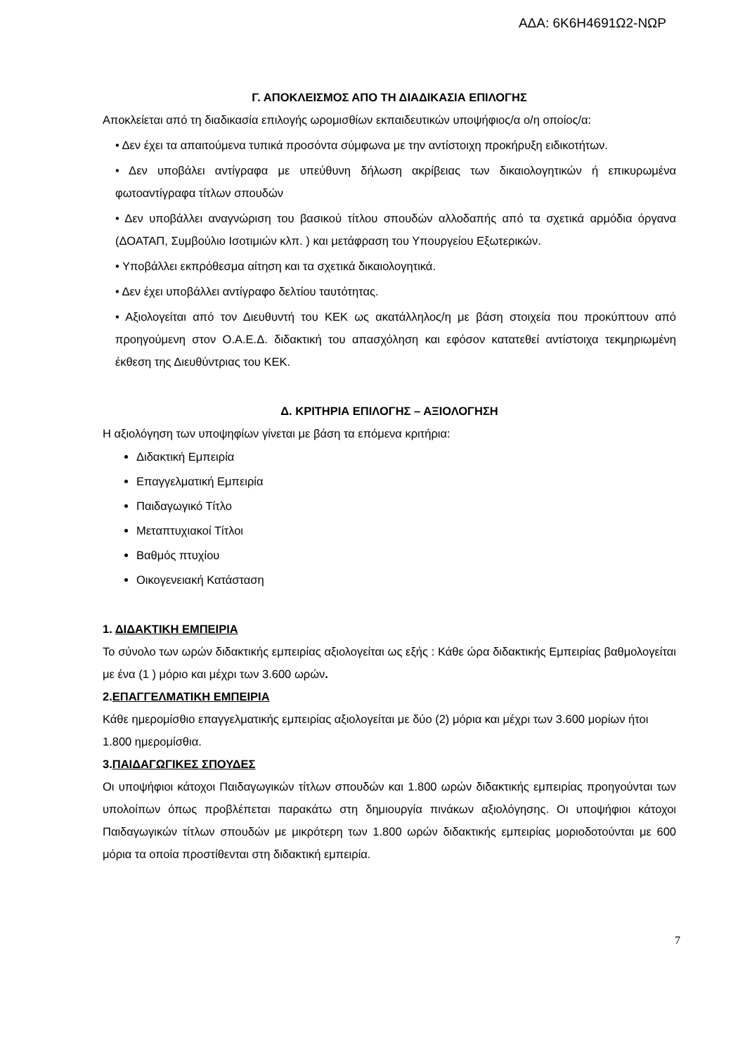ΑΔΑ: 6Κ6Η4691Ω2-ΝΩΡ
Γ. ΑΠΟΚΛΕΙΣΜΟΣ ΑΠΟ ΤΗ ΔΙΑΔΙΚΑΣΙΑ ΕΠΙΛΟΓΗΣ
Αποκλείεται από τη διαδικασία επιλογής ωρομισθίων εκπαιδευτικών υποψήφιος/α ο/η οποίος/α:
• Δεν έχει τα απαιτούμενα τυπικά προσόντα σύμφωνα με την αντίστοιχη προκήρυξη ειδικοτήτων.
• Δεν υποβάλει αντίγραφα με υπεύθυνη δήλωση ακρίβειας των δικαιολογητικών ή επικυρωμένα φωτοαντίγραφα τίτλων σπουδών
• Δεν υποβάλλει αναγνώριση του βασικού τίτλου σπουδών αλλοδαπής από τα σχετικά αρμόδια όργανα (ΔΟΑΤΑΠ, Συμβούλιο Ισοτιμιών κλπ. ) και μετάφραση του Υπουργείου Εξωτερικών.
• Υποβάλλει εκπρόθεσμα αίτηση και τα σχετικά δικαιολογητικά.
• Δεν έχει υποβάλλει αντίγραφο δελτίου ταυτότητας.
• Αξιολογείται από τον Διευθυντή του ΚΕΚ ως ακατάλληλος/η με βάση στοιχεία που προκύπτουν από προηγούμενη στον Ο.Α.Ε.Δ. διδακτική του απασχόληση και εφόσον κατατεθεί αντίστοιχα τεκμηριωμένη έκθεση της Διευθύντριας του ΚΕΚ.
Δ. ΚΡΙΤΗΡΙΑ ΕΠΙΛΟΓΗΣ – ΑΞΙΟΛΟΓΗΣΗ
Η αξιολόγηση των υποψηφίων γίνεται με βάση τα επόμενα κριτήρια:
Διδακτική Εμπειρία
Επαγγελματική Εμπειρία
Παιδαγωγικό Τίτλο
Μεταπτυχιακοί Τίτλοι
Βαθμός πτυχίου
Οικογενειακή Κατάσταση
1. ΔΙΔΑΚΤΙΚΗ ΕΜΠΕΙΡΙΑ
Το σύνολο των ωρών διδακτικής εμπειρίας αξιολογείται ως εξής : Κάθε ώρα διδακτικής Εμπειρίας βαθμολογείται με ένα (1 ) μόριο και μέχρι των 3.600 ωρών.
2.ΕΠΑΓΓΕΛΜΑΤΙΚΗ ΕΜΠΕΙΡΙΑ
Κάθε ημερομίσθιο επαγγελματικής εμπειρίας αξιολογείται με δύο (2) μόρια και μέχρι των 3.600 μορίων ήτοι 1.800 ημερομίσθια.
3.ΠΑΙΔΑΓΩΓΙΚΕΣ ΣΠΟΥΔΕΣ
Οι υποψήφιοι κάτοχοι Παιδαγωγικών τίτλων σπουδών και 1.800 ωρών διδακτικής εμπειρίας προηγούνται των υπολοίπων όπως προβλέπεται παρακάτω στη δημιουργία πινάκων αξιολόγησης. Οι υποψήφιοι κάτοχοι Παιδαγωγικών τίτλων σπουδών με μικρότερη των 1.800 ωρών διδακτικής εμπειρίας μοριοδοτούνται με 600 μόρια τα οποία προστίθενται στη διδακτική εμπειρία.
7